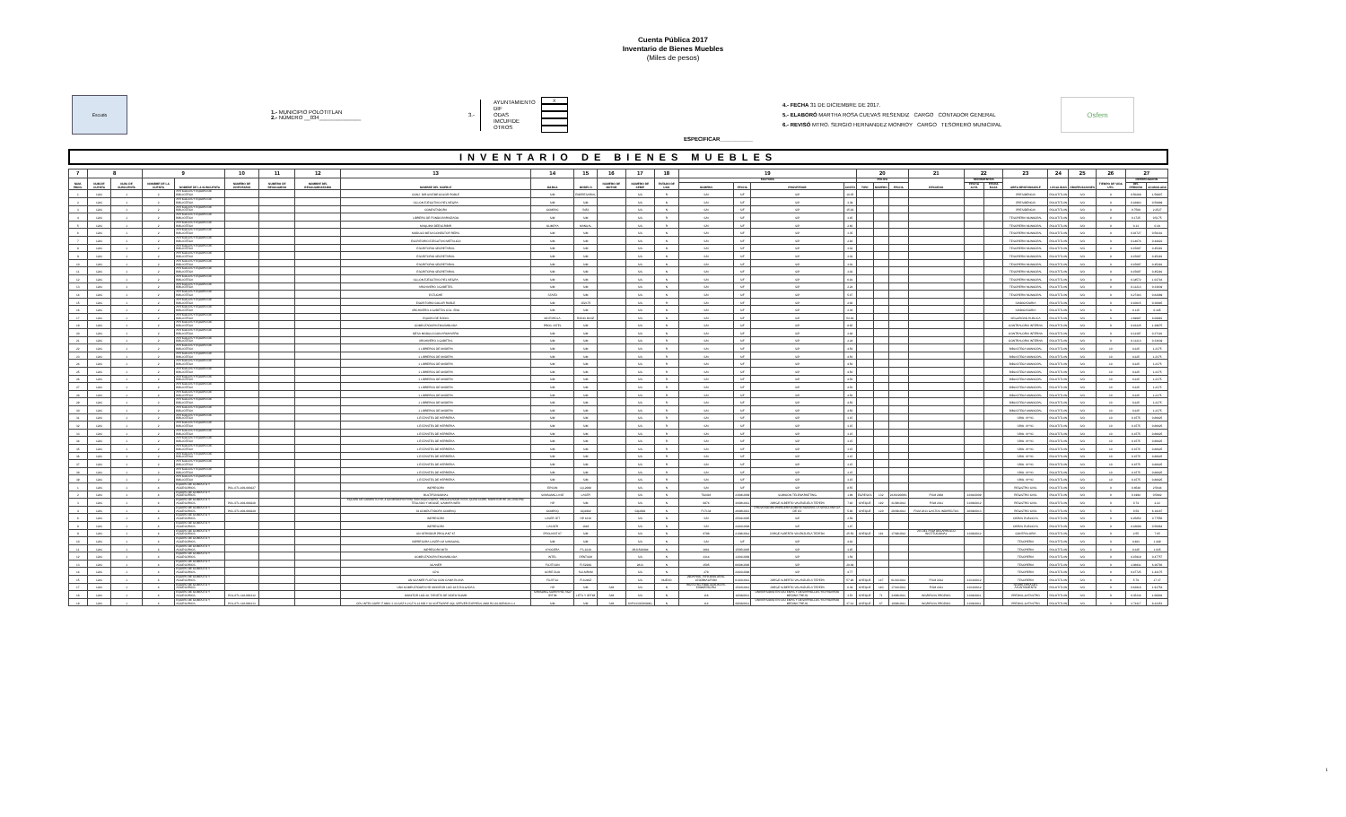Cuenta Pública 2017
Inventario de Bienes Muebles
(Miles de pesos)
Escudo
1.- MUNICIPIO POLOTITLAN
2.- NÚMERO __034______________
3.-
AYUNTAMIENTO
DIF
ODAS
IMCUFIDE
OTROS
X
ESPECIFICAR___________
4.- FECHA 31 DE DICIEMBRE DE 2017.
5.- ELABORÓ MARTHA ROSA CUEVAS RESENDIZ CARGO CONTADOR GENERAL
6.- REVISÓ MTRO. SERGIO HERNANDEZ MONROY CARGO TESORERO MUNICIPAL
Osfem
INVENTARIO DE BIENES MUEBLES
| 7 | 8 | | 9 | | 10 | 11 | 12 | 13 | 14 | 15 | 16 | 17 | 18 | 19 | | | | 20 | | | 21 | 22 | | 23 | 24 | 25 | 26 | 27 | |
| --- | --- | --- | --- | --- | --- | --- | --- | --- | --- | --- | --- | --- | --- | --- | --- | --- | --- | --- | --- | --- | --- | --- | --- | --- | --- | --- | --- | --- | --- |
| NUM. PROG. | NUM.DE CUENTA | NUM. DE SUBCUENTA | NOMBRE DE LA CUENTA | NOMBRE DE LA SUBCUENTA | NUMERO DE INVENTARIO | NUMERO DE RESGUARDO | NOMBRE DEL RESGUARDATARIO | NOMBRE DEL MUEBLE | MARCA | MODELO | NUMERO DE MOTOR | NUMERO DE SERIE | ESTADO DE USO | FACTURA | | | | POLIZA | | | RECURSO | MOVIMIENTOS | | AREA RESPONSABLE | LOCALIDAD | OBSERVACIONES | TIEMPO DE VIDA UTIL | DEPRECIACIÓN | |
| | | | | | | | | | | | | | | NUMERO | FECHA | PROVEEDOR | COSTO | TIPO | NUMERO | FECHA | | FECHA ALTA | FECHA BAJA | | | | | DEL PERIODO | ACUMULADA |
| 1 | 1241 | 1 | 2 | ARTICULOS Y EQUIPO DE BIBLIOTECA | | | | CONJ. DIR.UN.EMP.COLOR ROBLE | S/M | EMPRESARIAL | | S/S | R | S/N | S/F | S/P | 10.05 | | | | | | | PRESIDENCIA | POLOTITLAN | S/O | 0 | 0.50269 | 1.50807 |
| 2 | 1241 | 1 | 2 | ARTICULOS Y EQUIPO DE BIBLIOTECA | | | | SILLON EJECUTIVO PIEL NEGRA | S/M | S/M | | S/S | N | S/N | S/F | S/P | 3.39 | | | | | | | PRESIDENCIA | POLOTITLAN | S/O | 0 | 0.16963 | 0.50889 |
| 3 | 1241 | 1 | 2 | ARTICULOS Y EQUIPO DE BIBLIOTECA | | | | COMPUTADORA | COMPAC | 5453 | | S/S | N | S/N | S/F | S/P | 15.02 | | | | | | | PRESIDENCIA | POLOTITLAN | S/O | 0 | 0.7509 | 2.2527 |
| 4 | 1241 | 1 | 2 | ARTICULOS Y EQUIPO DE BIBLIOTECA | | | | LIBRERO DE FONDO BARNIZADO | S/M | S/M | | S/S | R | S/N | S/F | S/P | 3.45 | | | | | | | TESORERIA MUNICIPAL | POLOTITLAN | S/O | 0 | 0.1725 | 0.5175 |
| 5 | 1241 | 1 | 2 | ARTICULOS Y EQUIPO DE BIBLIOTECA | | | | MAQUINA DEESCRIBIR | OLIMPYA | MANUAL | | S/S | R | S/N | S/F | S/P | 2.60 | | | | | | | TESORERIA MUNICIPAL | POLOTITLAN | S/O | 0 | 0.13 | 0.39 |
| 6 | 1241 | 1 | 2 | ARTICULOS Y EQUIPO DE BIBLIOTECA | | | | MODULO MESA CONECTOR REPIS | S/M | S/M | | S/S | N | S/N | S/F | S/P | 3.35 | | | | | | | TESORERIA MUNICIPAL | POLOTITLAN | S/O | 0 | 0.16727 | 0.50181 |
| 7 | 1241 | 1 | 2 | ARTICULOS Y EQUIPO DE BIBLIOTECA | | | | ESCRITORIO EJECUTIVO METALICO | S/M | S/M | | S/S | N | S/N | S/F | S/P | 2.93 | | | | | | | TESORERIA MUNICIPAL | POLOTITLAN | S/O | 0 | 0.14674 | 0.44022 |
| 8 | 1241 | 1 | 2 | ARTICULOS Y EQUIPO DE BIBLIOTECA | | | | ESCRITORIO SECRETARIAL | S/M | S/M | | S/S | N | S/N | S/F | S/P | 3.02 | | | | | | | TESORERIA MUNICIPAL | POLOTITLAN | S/O | 0 | 0.15097 | 0.45291 |
| 9 | 1241 | 1 | 2 | ARTICULOS Y EQUIPO DE BIBLIOTECA | | | | ESCRITORIO SECRETARIAL | S/M | S/M | | S/S | N | S/N | S/F | S/P | 3.02 | | | | | | | TESORERIA MUNICIPAL | POLOTITLAN | S/O | 0 | 0.15097 | 0.45291 |
| 10 | 1241 | 1 | 2 | ARTICULOS Y EQUIPO DE BIBLIOTECA | | | | ESCRITORIO SECRETARIAL | S/M | S/M | | S/S | N | S/N | S/F | S/P | 3.02 | | | | | | | TESORERIA MUNICIPAL | POLOTITLAN | S/O | 0 | 0.15097 | 0.45291 |
| 11 | 1241 | 1 | 2 | ARTICULOS Y EQUIPO DE BIBLIOTECA | | | | ESCRITORIO SECRETARIAL | S/M | S/M | | S/S | N | S/N | S/F | S/P | 3.02 | | | | | | | TESORERIA MUNICIPAL | POLOTITLAN | S/O | 0 | 0.15097 | 0.45291 |
| 12 | 1241 | 1 | 2 | ARTICULOS Y EQUIPO DE BIBLIOTECA | | | | SILLON EJECUTIVO PIEL NEGRA | S/M | S/M | | S/S | N | S/N | S/F | S/P | 6.91 | | | | | | | TESORERIA MUNICIPAL | POLOTITLAN | S/O | 0 | 0.34572 | 1.03716 |
| 13 | 1241 | 1 | 2 | ARTICULOS Y EQUIPO DE BIBLIOTECA | | | | ARCHIVERO 3 GABETES | S/M | S/M | | S/S | N | S/N | S/F | S/P | 2.24 | | | | | | | TESORERIA MUNICIPAL | POLOTITLAN | S/O | 0 | 0.11213 | 0.33639 |
| 14 | 1241 | 1 | 2 | ARTICULOS Y EQUIPO DE BIBLIOTECA | | | | ESTUCHE | STAED | S/M | | S/S | N | S/N | S/F | S/P | 5.47 | | | | | | | TESORERIA MUNICIPAL | POLOTITLAN | S/O | 0 | 0.27363 | 0.82089 |
| 15 | 1241 | 1 | 2 | ARTICULOS Y EQUIPO DE BIBLIOTECA | | | | ESCRITORIO COLOR ROBLE | S/M | 152X75 | | S/S | R | S/N | S/F | S/P | 2.00 | | | | | | | SINDICADURIA | POLOTITLAN | S/O | 0 | 0.10015 | 0.30045 |
| 16 | 1241 | 1 | 2 | ARTICULOS Y EQUIPO DE BIBLIOTECA | | | | ARCHIVERO 4 GABETAS COL. ENO | S/M | S/M | | S/S | N | S/N | S/F | S/P | 2.30 | | | | | | | SINDICADURIA | POLOTITLAN | S/O | 0 | 0.115 | 0.345 |
| 17 | 1241 | 1 | 2 | ARTICULOS Y EQUIPO DE BIBLIOTECA | | | | EQUIPO DE RADIO | MOTOROLA | RADIO BASE | | S/S | N | S/N | S/F | S/P | 54.00 | | | | | | | SEGURIDAD PUBLICA | POLOTITLAN | S/O | 0 | 2.69997 | 8.09991 |
| 19 | 1241 | 1 | 2 | ARTICULOS Y EQUIPO DE BIBLIOTECA | | | | COMPUTADORA ENSAMBLADA | PROC. INTEL | S/M | | S/S | N | S/N | S/F | S/P | 8.65 | | | | | | | CONTRALORIA INTERNA | POLOTITLAN | S/O | 0 | 0.43225 | 1.29675 |
| 20 | 1241 | 1 | 2 | ARTICULOS Y EQUIPO DE BIBLIOTECA | | | | MESA MODULO CON ARCHIVERO | S/M | S/M | | S/S | N | S/N | S/F | S/P | 2.48 | | | | | | | CONTRALORIA INTERNA | POLOTITLAN | S/O | 0 | 0.12397 | 0.37191 |
| 21 | 1241 | 1 | 2 | ARTICULOS Y EQUIPO DE BIBLIOTECA | | | | ARCHIVERO 3 GABETAS | S/M | S/M | | S/S | R | S/N | S/F | S/P | 2.24 | | | | | | | CONTRALORIA INTERNA | POLOTITLAN | S/O | 0 | 0.11213 | 0.33639 |
| 22 | 1241 | 1 | 2 | ARTICULOS Y EQUIPO DE BIBLIOTECA | | | | 1 LIBREROS DE MADERA | S/M | S/M | | S/S | R | S/N | S/F | S/P | 4.50 | | | | | | | BIBLIOTECA MUNICIPAL | POLOTITLAN | S/O | 10 | 0.225 | 1.2375 |
| 23 | 1241 | 1 | 2 | ARTICULOS Y EQUIPO DE BIBLIOTECA | | | | 1 LIBREROS DE MADERA | S/M | S/M | | S/S | R | S/N | S/F | S/P | 4.50 | | | | | | | BIBLIOTECA MUNICIPAL | POLOTITLAN | S/O | 10 | 0.225 | 1.2375 |
| 24 | 1241 | 1 | 2 | ARTICULOS Y EQUIPO DE BIBLIOTECA | | | | 1 LIBREROS DE MADERA | S/M | S/M | | S/S | R | S/N | S/F | S/P | 4.50 | | | | | | | BIBLIOTECA MUNICIPAL | POLOTITLAN | S/O | 10 | 0.225 | 1.2375 |
| 25 | 1241 | 1 | 2 | ARTICULOS Y EQUIPO DE BIBLIOTECA | | | | 1 LIBREROS DE MADERA | S/M | S/M | | S/S | R | S/N | S/F | S/P | 4.50 | | | | | | | BIBLIOTECA MUNICIPAL | POLOTITLAN | S/O | 10 | 0.225 | 1.2375 |
| 26 | 1241 | 1 | 2 | ARTICULOS Y EQUIPO DE BIBLIOTECA | | | | 1 LIBREROS DE MADERA | S/M | S/M | | S/S | R | S/N | S/F | S/P | 4.50 | | | | | | | BIBLIOTECA MUNICIPAL | POLOTITLAN | S/O | 10 | 0.225 | 1.2375 |
| 27 | 1241 | 1 | 2 | ARTICULOS Y EQUIPO DE BIBLIOTECA | | | | 1 LIBREROS DE MADERA | S/M | S/M | | S/S | R | S/N | S/F | S/P | 4.50 | | | | | | | BIBLIOTECA MUNICIPAL | POLOTITLAN | S/O | 10 | 0.225 | 1.2375 |
| 28 | 1241 | 1 | 2 | ARTICULOS Y EQUIPO DE BIBLIOTECA | | | | 1 LIBREROS DE MADERA | S/M | S/M | | S/S | R | S/N | S/F | S/P | 4.50 | | | | | | | BIBLIOTECA MUNICIPAL | POLOTITLAN | S/O | 10 | 0.225 | 1.2375 |
| 29 | 1241 | 1 | 2 | ARTICULOS Y EQUIPO DE BIBLIOTECA | | | | 1 LIBREROS DE MADERA | S/M | S/M | | S/S | R | S/N | S/F | S/P | 4.50 | | | | | | | BIBLIOTECA MUNICIPAL | POLOTITLAN | S/O | 10 | 0.225 | 1.2375 |
| 30 | 1241 | 1 | 2 | ARTICULOS Y EQUIPO DE BIBLIOTECA | | | | 1 LIBREROS DE MADERA | S/M | S/M | | S/S | R | S/N | S/F | S/P | 4.50 | | | | | | | BIBLIOTECA MUNICIPAL | POLOTITLAN | S/O | 10 | 0.225 | 1.2375 |
| 31 | 1241 | 1 | 2 | ARTICULOS Y EQUIPO DE BIBLIOTECA | | | | 1 ESTANTES DE HERRERIA | S/M | S/M | | S/S | R | S/N | S/F | S/P | 3.15 | | | | | | | SRIO. AYYO. | POLOTITLAN | S/O | 10 | 0.1575 | 0.86625 |
| 32 | 1241 | 1 | 2 | ARTICULOS Y EQUIPO DE BIBLIOTECA | | | | 1 ESTANTES DE HERRERIA | S/M | S/M | | S/S | R | S/N | S/F | S/P | 3.15 | | | | | | | SRIO. AYYO. | POLOTITLAN | S/O | 10 | 0.1575 | 0.86625 |
| 33 | 1241 | 1 | 2 | ARTICULOS Y EQUIPO DE BIBLIOTECA | | | | 1 ESTANTES DE HERRERIA | S/M | S/M | | S/S | R | S/N | S/F | S/P | 3.15 | | | | | | | SRIO. AYYO. | POLOTITLAN | S/O | 10 | 0.1575 | 0.86625 |
| 34 | 1241 | 1 | 2 | ARTICULOS Y EQUIPO DE BIBLIOTECA | | | | 1 ESTANTES DE HERRERIA | S/M | S/M | | S/S | R | S/N | S/F | S/P | 3.15 | | | | | | | SRIO. AYYO. | POLOTITLAN | S/O | 10 | 0.1575 | 0.86625 |
| 35 | 1241 | 1 | 2 | ARTICULOS Y EQUIPO DE BIBLIOTECA | | | | 1 ESTANTES DE HERRERIA | S/M | S/M | | S/S | R | S/N | S/F | S/P | 3.15 | | | | | | | SRIO. AYYO. | POLOTITLAN | S/O | 10 | 0.1575 | 0.86625 |
| 36 | 1241 | 1 | 2 | ARTICULOS Y EQUIPO DE BIBLIOTECA | | | | 1 ESTANTES DE HERRERIA | S/M | S/M | | S/S | R | S/N | S/F | S/P | 3.15 | | | | | | | SRIO. AYYO. | POLOTITLAN | S/O | 10 | 0.1575 | 0.86625 |
| 37 | 1241 | 1 | 2 | ARTICULOS Y EQUIPO DE BIBLIOTECA | | | | 1 ESTANTES DE HERRERIA | S/M | S/M | | S/S | R | S/N | S/F | S/P | 3.15 | | | | | | | SRIO. AYYO. | POLOTITLAN | S/O | 10 | 0.1575 | 0.86625 |
| 38 | 1241 | 1 | 2 | ARTICULOS Y EQUIPO DE BIBLIOTECA | | | | 1 ESTANTES DE HERRERIA | S/M | S/M | | S/S | R | S/N | S/F | S/P | 3.15 | | | | | | | SRIO. AYYO. | POLOTITLAN | S/O | 10 | 0.1575 | 0.86625 |
| 39 | 1241 | 1 | 2 | ARTICULOS Y EQUIPO DE BIBLIOTECA | | | | 1 ESTANTES DE HERRERIA | S/M | S/M | | S/S | R | S/N | S/F | S/P | 3.15 | | | | | | | SRIO. AYYO. | POLOTITLAN | S/O | 10 | 0.1575 | 0.86625 |
| 1 | 1241 | 1 | 4 | EQUIPO DE COMPUTO Y ACCESORIOS | POL-071-109-000227 | | | IMPRESORA | EPSON | LQ-2090 | | S/S | N | S/N | S/F | S/P | 8.55 | | | | | | | REGISTRO CIVIL | POLOTITLAN | S/O | 0 | 0.8548 | 2.5644 |
| 2 | 1241 | 1 | 4 | EQUIPO DE COMPUTO Y ACCESORIOS | | | | MULTIFUNCIONAL | SAMSUMG LASE | LASER | | S/S | N | T92416 | 23/04/2009 | SUMICON TELEMARKETING | 1.99 | EGRESOS | 132 | 23/04/2009% | FISM 2008 | 23/04/2009 | | REGISTRO CIVIL | POLOTITLAN | S/O | 0 | 0.1994 | 0.5982 |
| 3 | 1241 | 1 | 4 | EQUIPO DE COMPUTO Y ACCESORIOS | POL-071-109-000228 | | | EQUIPO DE COMPUTO HP, 4 GB MEMORIA RAM, 500 DISCO DURO, PROCESADOR INTEL QUAD CORE, MONITOR HP 20, DVD-RW, TECLADO Y MOUSE, CAMARA WEB | HP | S/M | | S/S | N | 8874 | 30/08/2012 | JORGE ALBERTO VALENZUELA TEPEPA | 7.40 | CHEQUE | 192 | 31/08/2012 | FISM 2011 | 31/08/2012 | | REGISTRO CIVIL | POLOTITLAN | S/O | 0 | 0.74 | 2.22 |
| 4 | 1241 | 1 | 4 | EQUIPO DE COMPUTO Y ACCESORIOS | POL-071-109-000229 | | | 01 COMPUTADORA COMPAQ | COMPAQ | CQ2902 | | CQ2902 | N | F17134 | 26/08/2013 | PROVEEDORA PAPELERA COMPUTACIONAL LA SEVILLANA SA DE CV | 5.90 | CHEQUE | 120 | 20/09/2013 | FISM 2013 GASTOS INDIRECTOS | 30/09/2013 | | REGISTRO CIVIL | POLOTITLAN | S/O | 5 | 0.59 | 6.10167 |
| 6 | 1241 | 1 | 4 | EQUIPO DE COMPUTO Y ACCESORIOS | | | | IMPRESORA | LASER JET | HP 1010 | | S/S | N | S/N | 25/02/2005 | S/P | 2.59 | | | | | | | OBRAS PUBLICAS | POLOTITLAN | S/O | 0 | 0.25852 | 0.77556 |
| 8 | 1241 | 1 | 4 | EQUIPO DE COMPUTO Y ACCESORIOS | | | | IMPRESORA | LASSER | 1018 | | S/S | N | S/N | 24/10/2008 | S/P | 1.87 | | | | | | | OBRAS PUBLICAS | POLOTITLAN | S/O | 0 | 0.18688 | 0.56064 |
| 9 | 1241 | 1 | 4 | EQUIPO DE COMPUTO Y ACCESORIOS | | | | UN SERVIDOR PROLIANT 67 | PROLIANT 67 | S/M | | S/S | N | 8798 | 21/08/2012 | JORGE ALBERTO VALENZUELA TEPEDA | 25.50 | CHEQUE | 191 | 17/08/2012 | 2% DEL FISM DESARROLLO INSTITUCIONAL | 31/08/2012 | | CONTRALORIA | POLOTITLAN | S/O | 0 | 2.55 | 7.65 |
| 10 | 1241 | 1 | 4 | EQUIPO DE COMPUTO Y ACCESORIOS | | | | IMPRESORA LASER LM SAMSUNG | S/M | S/M | | S/S | N | S/N | S/F | S/P | 4.83 | | | | | | | TESORERIA | POLOTITLAN | S/O | 0 | 0.483 | 1.449 |
| 11 | 1241 | 1 | 4 | EQUIPO DE COMPUTO Y ACCESORIOS | | | | IMPRESORA MITA | KYOCERA | FS-1010 | | XBJ1520894 | N | 2061 | 15/05/2005 | S/P | 3.45 | | | | | | | TESORERIA | POLOTITLAN | S/O | 0 | 0.345 | 1.035 |
| 12 | 1241 | 1 | 4 | EQUIPO DE COMPUTO Y ACCESORIOS | | | | COMPUTADORA ENSAMBLADA | INTEL | PENTIUM | | S/S | N | 2314 | 12/01/2006 | S/P | 1.59 | | | | | | | TESORERIA | POLOTITLAN | S/O | 0 | 0.15919 | 0.47757 |
| 13 | 1241 | 1 | 4 | EQUIPO DE COMPUTO Y ACCESORIOS | | | | SCANER | FUJITSON | FI-5220C | | 2813 | N | 2585 | 06/04/2006 | S/P | 20.89 | | | | | | | TESORERIA | POLOTITLAN | S/O | 0 | 2.08931 | 6.26793 |
| 14 | 1241 | 1 | 4 | EQUIPO DE COMPUTO Y ACCESORIOS | | | | CPU | CORE DUO | 512-MRAM | | S/S | N | 278 | 24/10/2008 | S/P | 4.77 | | | | | | | TESORERIA | POLOTITLAN | S/O | 0 | 0.47725 | 1.43175 |
| 15 | 1241 | 1 | 4 | EQUIPO DE COMPUTO Y ACCESORIOS | | | | UN SCANER FUJITSU CON CAMA PLANA | FUJITSU | FI-6240Z | | S/S | NUEVO | 29DAF60C-75F8-4B91-85AC-1E0DB6ACFABA | 01/10/2012 | JORGE ALBERTO VALANZUELA TEPEPA | 57.90 | CHEQUE | 147 | 01/10/2012 | FISM 2012 | 31/10/2012 | | TESORERIA | POLOTITLAN | S/O | 0 | 5.79 | 17.37 |
| 17 | 1241 | 1 | 4 | EQUIPO DE COMPUTO Y ACCESORIOS | | | | UNA COMPUTADORA HP, MONITOR LCD 18.5 PULGADAS | HP | S/M | S/M | S/S | N | B627D75C-FD0C-4335-BD7B-E0088576CF62 | 15/10/2012 | JORGE ALBERTO VALANZUELA TEPEPA | 6.39 | CHEQUE | 193 | 17/10/2012 | FISM 2011 | 31/10/2012 | | SECRETARIA DEL AYUNTAMIENTO | POLOTITLAN | S/O | 0 | 0.63918 | 1.91754 |
| 18 | 1241 | 1 | 4 | EQUIPO DE COMPUTO Y ACCESORIOS | POL-071-118-000212 | | | MONITOR LCD 20, TARJETA DE VIDEO 512MB | SAMSUNG SUPER HD, AGP IP/TIM | LETS Y IP/TIM | S/M | S/S | N | 116 | 18/08/2011 | UNIVERSIDAD EN SISTEMAS Y DESARROLLOS Y/O RICARDO MEDINA TREJO | 3.53 | CHEQUE | 71 | 23/08/2011 | INGRESOS PROPIOS | 31/08/2011 | | PREDIAL-CATASTRO | POLOTITLAN | S/O | 0 | 0.35334 | 1.06002 |
| 19 | 1241 | 1 | 4 | EQUIPO DE COMPUTO Y ACCESORIOS | POL-071-118-000213 | | | CPU INTEL CORE i7 980X 3.33 GHZ 6.2 GT/S 12 MB Y 01 SOFTWARE SQL SERVER EXPRESS 2008 R2 C/LICENCIA 1-3 | S/M | S/M | S/M | KVR1333D3N9/4G | N | 114 | 09/08/2011 | UNIVERSIDAD EN SISTEMAS Y DESARROLLOS Y/O RICARDO MEDINA TREJO | 27.41 | CHEQUE | 67 | 10/08/2011 | INGRESOS PROPIOS | 31/08/2011 | | PREDIAL-CATASTRO | POLOTITLAN | S/O | 0 | 2.74117 | 8.22351 |
1